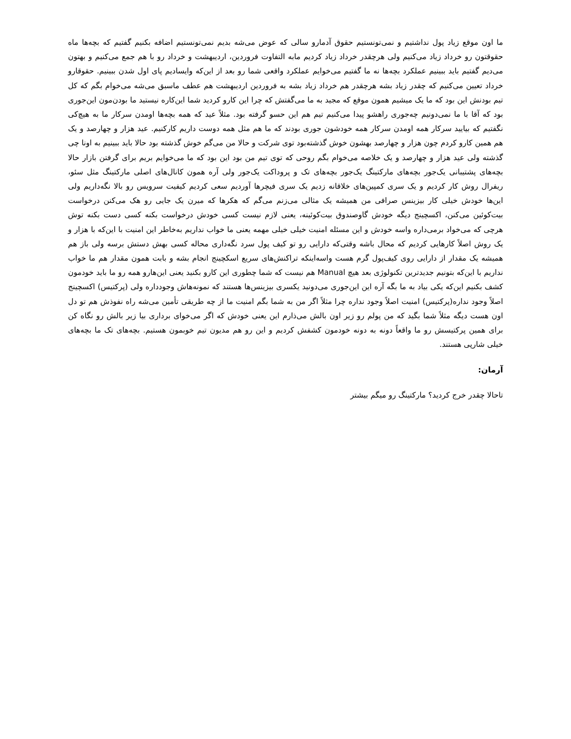ما اون موقع زیاد پول نداشتیم و نمی‌تونستیم حقوق آدمارو سالی که عوض می‌شه بدیم نمی‌تونستیم اضافه بکنیم گفتیم که بچه‌ها ماه حقوقتون رو خرداد زیاد می‌کنیم ولی هرچقدر خرداد زیاد کردیم مابه التفاوت فروردین، اردیبهشت و خرداد رو با هم جمع می‌کنیم و بهتون می‌دیم گفتیم باید ببینیم عملکرد بچه‌ها نه ما گفتیم می‌خوایم عملکرد واقعی شما رو بعد از این‌که وایسادیم پای اول شدن ببینیم. حقوقارو خرداد تعیین می‌کنیم که چقدر زیاد بشه هرچقدر هم خرداد زیاد بشه به فروردین اردیبهشت هم عطف ماسبق می‌شه می‌خوام بگم که کل تیم بودنش این بود که ما یک میشیم همون موقع که مجید به ما می‌گفتش که چرا این کارو کردید شما این‌کاره نیستید ما بودن‌مون این‌جوری بود که آقا با ما نمی‌دونیم چه‌جوری راهشو پیدا می‌کنیم تیم هم این حسو گرفته بود. مثلاً عید که همه بچه‌ها اومدن سرکار ما به هیچ‌کی نگفتیم که بیایید سرکار همه اومدن سرکار همه خودشون جوری بودند که ما هم مثل همه دوست داریم کارکنیم. عید هزار و چهارصد و یک هم همین کارو کردم چون هزار و چهارصد بهشون خوش گذشته‌بود توی شرکت و حالا من می‌گم خوش گذشته بود حالا باید ببینیم به اونا چی گذشته ولی عید هزار و چهارصد و یک خلاصه می‌خوام بگم روحی که توی تیم من بود این بود که ما می‌خوایم بریم برای گرفتن بازار حالا بچه‌های پشتیبانی یک‌جور بچه‌های مارکتینگ یک‌جور بچه‌های تک و پروداکت یک‌جور ولی آره همون کانال‌های اصلی مارکتینگ مثل سئو، ریفرال روش کار کردیم و یک سری کمپین‌های خلاقانه زدیم یک سری فیچرها آوردیم سعی کردیم کیفیت سرویس رو بالا نگه‌داریم ولی این‌ها خودش خیلی کار بیزینس صرافی من همیشه یک مثالی می‌زنم می‌گم که هکرها که میرن یک جایی رو هک می‌کنن درخواست بیت‌کوئین می‌کنن، اکسچینج دیگه خودش گاوصندوق بیت‌کوئینه، یعنی لازم نیست کسی خودش درخواست بکنه کسی دست بکنه توش هرچی که می‌خواد برمی‌داره واسه خودش و این مسئله امنیت خیلی خیلی مهمه یعنی ما خواب نداریم به‌خاطر این امنیت با این‌که با هزار و یک روش اصلاً کارهایی کردیم که محال باشه وقتی‌که دارایی رو تو کیف پول سرد نگه‌داری محاله کسی بهش دستش برسه ولی باز هم همیشه یک مقدار از دارایی روی کیف‌پول گرم هست واسه‌اینکه تراکنش‌های سریع اسکچینج انجام بشه و بابت همون مقدار هم ما خواب نداریم با این‌که بتونیم جدیدترین تکنولوژی بعد هیچ Manual هم نیست که شما چطوری این کارو بکنید یعنی این‌هارو همه رو ما باید خودمون کشف بکنیم این‌که یکی بیاد به ما بگه آره این این‌جوری می‌دونید یکسری بیزینس‌ها هستند که نمونه‌هاش وجودداره ولی (پرکتیس) اکسچینج اصلاً وجود نداره(پرکتیس) امنیت اصلاً وجود نداره چرا مثلاً اگر من به شما بگم امنیت ما از چه طریقی تأمین می‌شه راه نفوذش هم تو دل اون هست دیگه مثلاً شما بگید که من پولم رو زیر اون بالش می‌ذارم این یعنی خودش که اگر می‌خوای برداری بیا زیر بالش رو نگاه کن برای همین پرکتیسش رو ما واقعاً دونه به دونه خودمون کشفش کردیم و این رو هم مدیون تیم خوبمون هستیم. بچه‌های تک ما بچه‌های خیلی شارپی هستند.
آرمان:
تاحالا چقدر خرج کردید؟ مارکتینگ رو میگم بیشتر